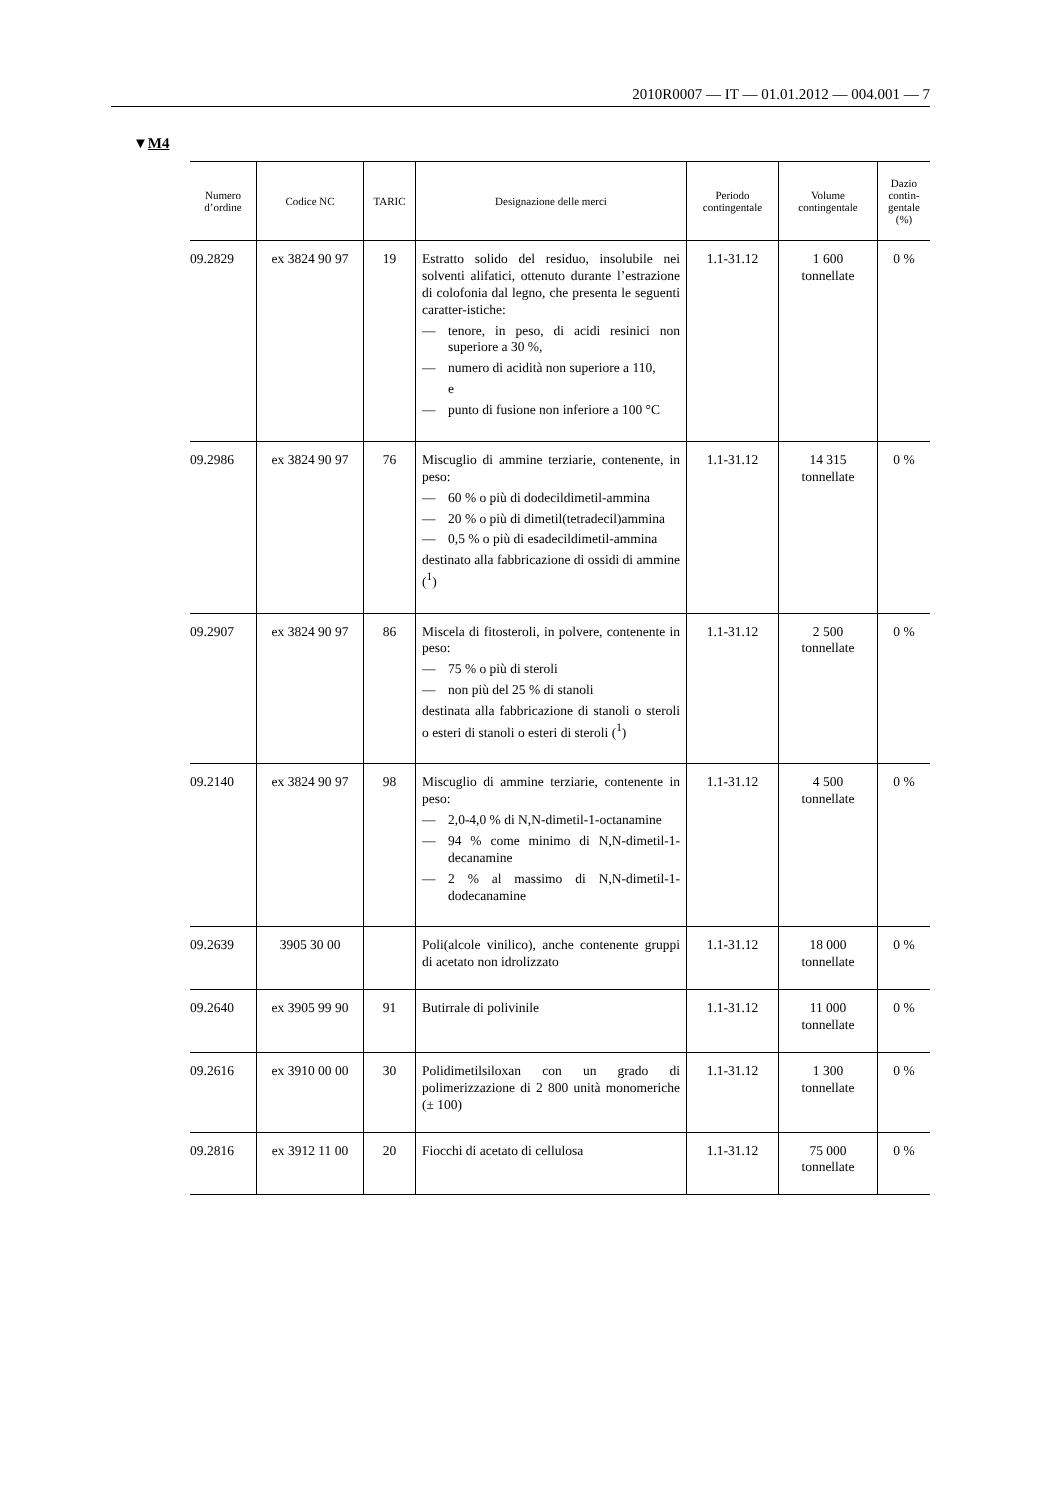2010R0007 — IT — 01.01.2012 — 004.001 — 7
▼M4
| Numero d’ordine | Codice NC | TARIC | Designazione delle merci | Periodo contingentale | Volume contingentale | Dazio contin-gentale (%) |
| --- | --- | --- | --- | --- | --- | --- |
| 09.2829 | ex 3824 90 97 | 19 | Estratto solido del residuo, insolubile nei solventi alifatici, ottenuto durante l’estrazione di colofonia dal legno, che presenta le seguenti caratter-istiche: — tenore, in peso, di acidi resinici non superiore a 30 %, — numero di acidità non superiore a 110, e — punto di fusione non inferiore a 100 °C | 1.1-31.12 | 1 600 tonnellate | 0 % |
| 09.2986 | ex 3824 90 97 | 76 | Miscuglio di ammine terziarie, contenente, in peso: — 60 % o più di dodecildimetil-ammina — 20 % o più di dimetil(tetradecil)ammina — 0,5 % o più di esadecildimetil-ammina destinato alla fabbricazione di ossidi di ammine (<sup>1</sup>) | 1.1-31.12 | 14 315 tonnellate | 0 % |
| 09.2907 | ex 3824 90 97 | 86 | Miscela di fitosteroli, in polvere, contenente in peso: — 75 % o più di steroli — non più del 25 % di stanoli destinata alla fabbricazione di stanoli o steroli o esteri di stanoli o esteri di steroli (<sup>1</sup>) | 1.1-31.12 | 2 500 tonnellate | 0 % |
| 09.2140 | ex 3824 90 97 | 98 | Miscuglio di ammine terziarie, contenente in peso: — 2,0-4,0 % di N,N-dimetil-1-octanamine — 94 % come minimo di N,N-dimetil-1-decanamine — 2 % al massimo di N,N-dimetil-1-dodecanamine | 1.1-31.12 | 4 500 tonnellate | 0 % |
| 09.2639 | 3905 30 00 | | Poli(alcole vinilico), anche contenente gruppi di acetato non idrolizzato | 1.1-31.12 | 18 000 tonnellate | 0 % |
| 09.2640 | ex 3905 99 90 | 91 | Butirrale di polivinile | 1.1-31.12 | 11 000 tonnellate | 0 % |
| 09.2616 | ex 3910 00 00 | 30 | Polidimetilsiloxan con un grado di polimerizzazione di 2 800 unità monomeriche (± 100) | 1.1-31.12 | 1 300 tonnellate | 0 % |
| 09.2816 | ex 3912 11 00 | 20 | Fiocchi di acetato di cellulosa | 1.1-31.12 | 75 000 tonnellate | 0 % |